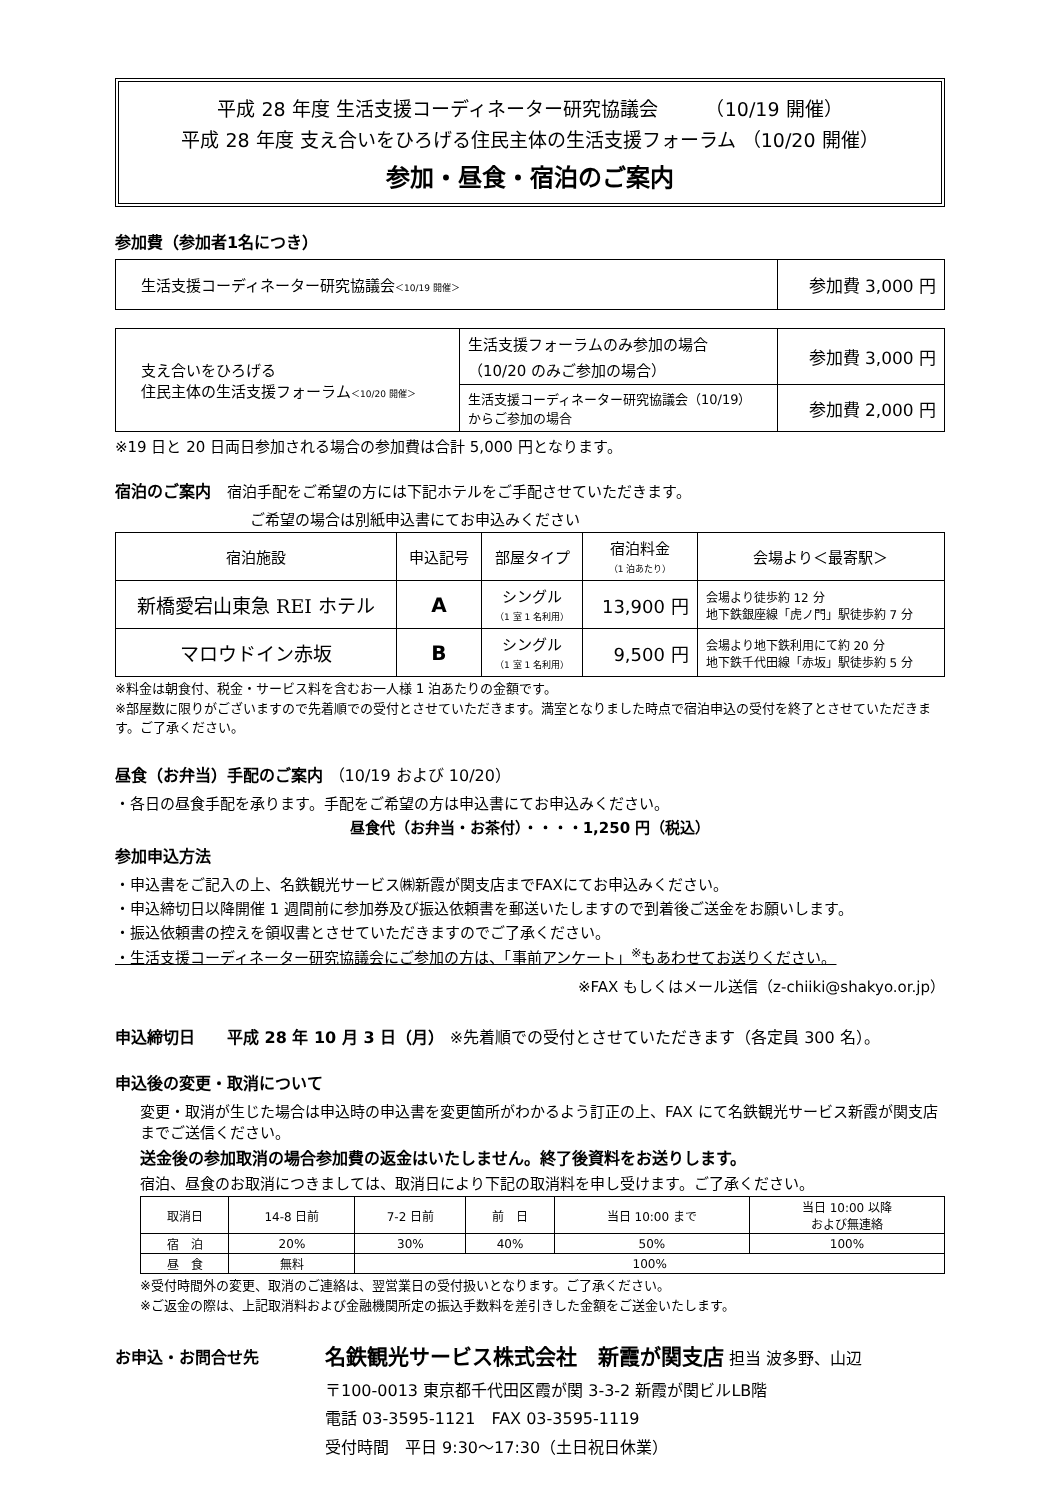平成 28 年度 生活支援コーディネーター研究協議会　　　（10/19 開催）
平成 28 年度 支え合いをひろげる住民主体の生活支援フォーラム （10/20 開催）
参加・昼食・宿泊のご案内
参加費（参加者1名につき）
| 生活支援コーディネーター研究協議会 ＜10/19 開催＞ | 参加費 3,000 円 |
| 支え合いをひろげる 住民主体の生活支援フォーラム ＜10/20 開催＞ | 生活支援フォーラムのみ参加の場合 （10/20 のみご参加の場合） | 参加費 3,000 円 |
| | 生活支援コーディネーター研究協議会（10/19） からご参加の場合 | 参加費 2,000 円 |
※19 日と 20 日両日参加される場合の参加費は合計 5,000 円となります。
宿泊のご案内　宿泊手配をご希望の方には下記ホテルをご手配させていただきます。
ご希望の場合は別紙申込書にてお申込みください
| 宿泊施設 | 申込記号 | 部屋タイプ | 宿泊料金 （1 泊あたり） | 会場より＜最寄駅＞ |
| --- | --- | --- | --- | --- |
| 新橋愛宕山東急 REI ホテル | A | シングル （1 室 1 名利用） | 13,900 円 | 会場より徒歩約 12 分 地下鉄銀座線「虎ノ門」駅徒歩約 7 分 |
| マロウドイン赤坂 | B | シングル （1 室 1 名利用） | 9,500 円 | 会場より地下鉄利用にて約 20 分 地下鉄千代田線「赤坂」駅徒歩約 5 分 |
※料金は朝食付、税金・サービス料を含むお一人様 1 泊あたりの金額です。
※部屋数に限りがございますので先着順での受付とさせていただきます。満室となりました時点で宿泊申込の受付を終了とさせていただきます。ご了承ください。
昼食（お弁当）手配のご案内 （10/19 および 10/20）
・各日の昼食手配を承ります。手配をご希望の方は申込書にてお申込みください。
昼食代（お弁当・お茶付）・・・・1,250 円（税込）
参加申込方法
・申込書をご記入の上、名鉄観光サービス㈱新霞が関支店までFAXにてお申込みください。
・申込締切日以降開催 1 週間前に参加券及び振込依頼書を郵送いたしますので到着後ご送金をお願いします。
・振込依頼書の控えを領収書とさせていただきますのでご了承ください。
・生活支援コーディネーター研究協議会にご参加の方は、「事前アンケート」<sup>※</sup>もあわせてお送りください。
※FAX もしくはメール送信（z-chiiki@shakyo.or.jp）
申込締切日　　平成 28 年 10 月 3 日（月） ※先着順での受付とさせていただきます（各定員 300 名）。
申込後の変更・取消について
変更・取消が生じた場合は申込時の申込書を変更箇所がわかるよう訂正の上、FAX にて名鉄観光サービス新霞が関支店までご送信ください。
送金後の参加取消の場合参加費の返金はいたしません。終了後資料をお送りします。
宿泊、昼食のお取消につきましては、取消日により下記の取消料を申し受けます。ご了承ください。
| 取消日 | 14-8 日前 | 7-2 日前 | 前 日 | 当日 10:00 まで | 当日 10:00 以降 および無連絡 |
| 宿 泊 | 20% | 30% | 40% | 50% | 100% |
| 昼 食 | 無料 | 100% | | | |
※受付時間外の変更、取消のご連絡は、翌営業日の受付扱いとなります。ご了承ください。
※ご返金の際は、上記取消料および金融機関所定の振込手数料を差引きした金額をご送金いたします。
お申込・お問合せ先
名鉄観光サービス株式会社　新霞が関支店 担当 波多野、山辺
〒100-0013 東京都千代田区霞が関 3-3-2 新霞が関ビルLB階
電話 03-3595-1121　FAX 03-3595-1119
受付時間　平日 9:30～17:30（土日祝日休業）